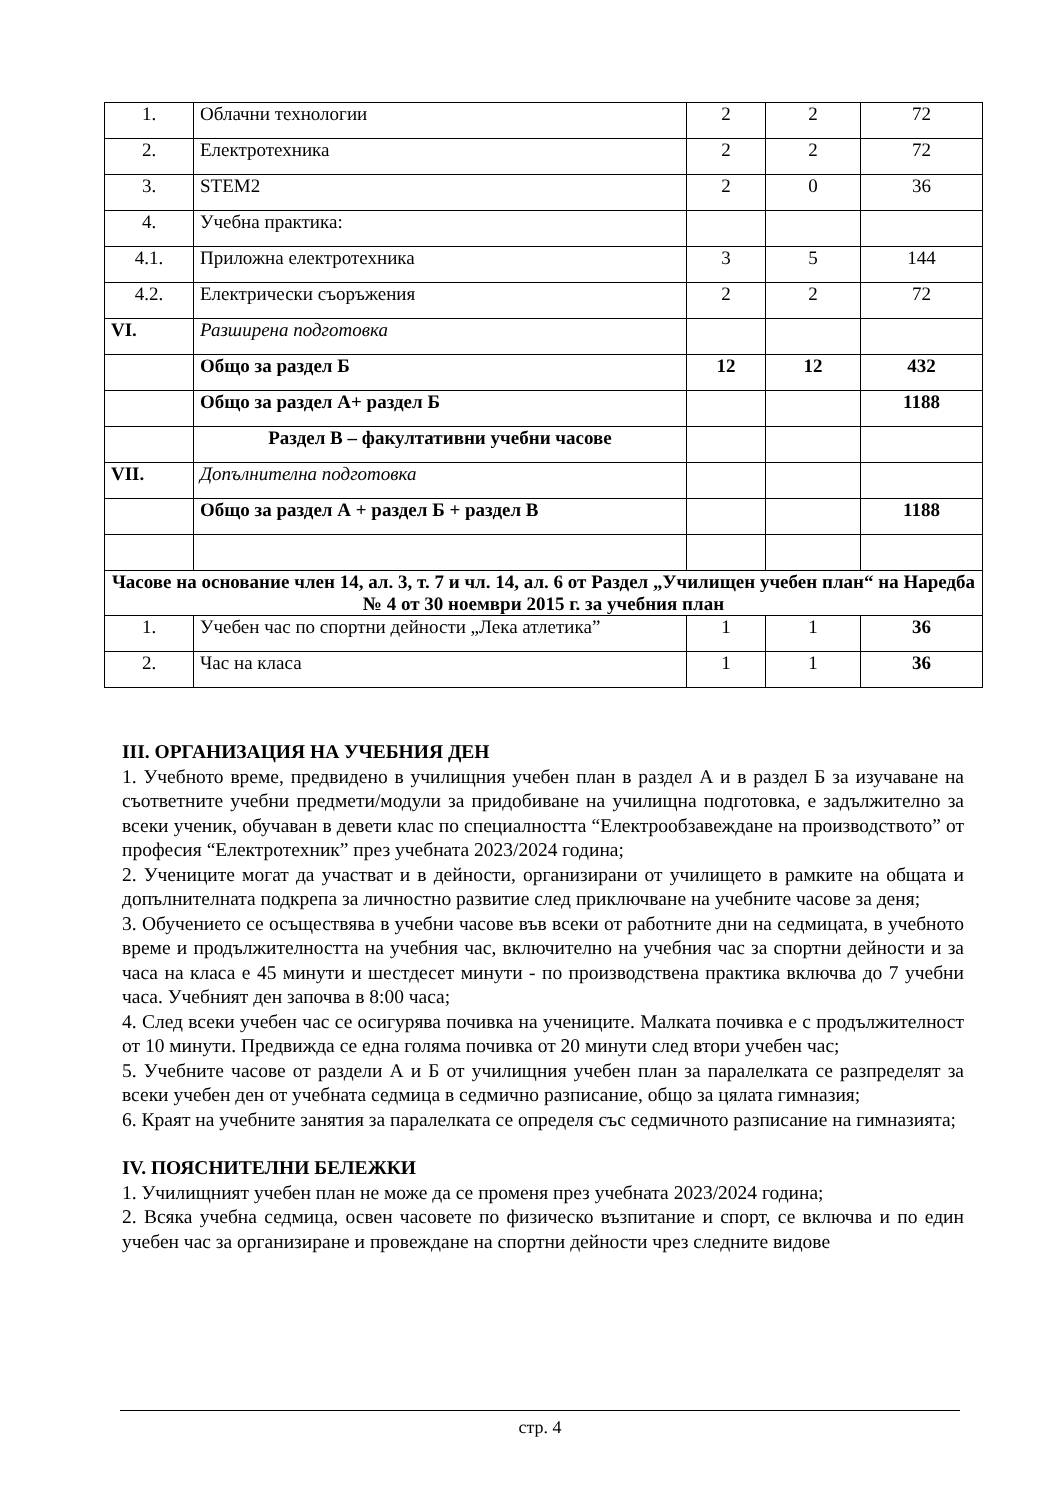| 1. | Облачни технологии | 2 | 2 | 72 |
| 2. | Електротехника | 2 | 2 | 72 |
| 3. | STEM2 | 2 | 0 | 36 |
| 4. | Учебна практика: | | | |
| 4.1. | Приложна електротехника | 3 | 5 | 144 |
| 4.2. | Електрически съоръжения | 2 | 2 | 72 |
| VI. | Разширена подготовка | | | |
| | Общо за раздел Б | 12 | 12 | 432 |
| | Общо за раздел А+ раздел Б | | | 1188 |
| | Раздел В – факултативни учебни часове | | | |
| VII. | Допълнителна подготовка | | | |
| | Общо за раздел А + раздел Б + раздел В | | | 1188 |
| Часове на основание член 14, ал. 3, т. 7 и чл. 14, ал. 6 от Раздел „Училищен учебен план“ на Наредба № 4 от 30 ноември 2015 г. за учебния план | | | | |
| 1. | Учебен час по спортни дейности „Лека атлетика” | 1 | 1 | 36 |
| 2. | Час на класа | 1 | 1 | 36 |
III. ОРГАНИЗАЦИЯ НА УЧЕБНИЯ ДЕН
1. Учебното време, предвидено в училищния учебен план в раздел А и в раздел Б за изучаване на съответните учебни предмети/модули за придобиване на училищна подготовка, е задължително за всеки ученик, обучаван в девети клас по специалността “Електрообзавеждане на производството” от професия “Електротехник” през учебната 2023/2024 година;
2. Учениците могат да участват и в дейности, организирани от училището в рамките на общата и допълнителната подкрепа за личностно развитие след приключване на учебните часове за деня;
3. Обучението се осъществява в учебни часове във всеки от работните дни на седмицата, в учебното време и продължителността на учебния час, включително на учебния час за спортни дейности и за часа на класа е 45 минути и шестдесет минути - по производствена практика включва до 7 учебни часа. Учебният ден започва в 8:00 часа;
4. След всеки учебен час се осигурява почивка на учениците. Малката почивка е с продължителност от 10 минути. Предвижда се една голяма почивка от 20 минути след втори учебен час;
5. Учебните часове от раздели А и Б от училищния учебен план за паралелката се разпределят за всеки учебен ден от учебната седмица в седмично разписание, общо за цялата гимназия;
6. Краят на учебните занятия за паралелката се определя със седмичното разписание на гимназията;
IV. ПОЯСНИТЕЛНИ БЕЛЕЖКИ
1. Училищният учебен план не може да се променя през учебната 2023/2024 година;
2. Всяка учебна седмица, освен часовете по физическо възпитание и спорт, се включва и по един учебен час за организиране и провеждане на спортни дейности чрез следните видове
стр. 4